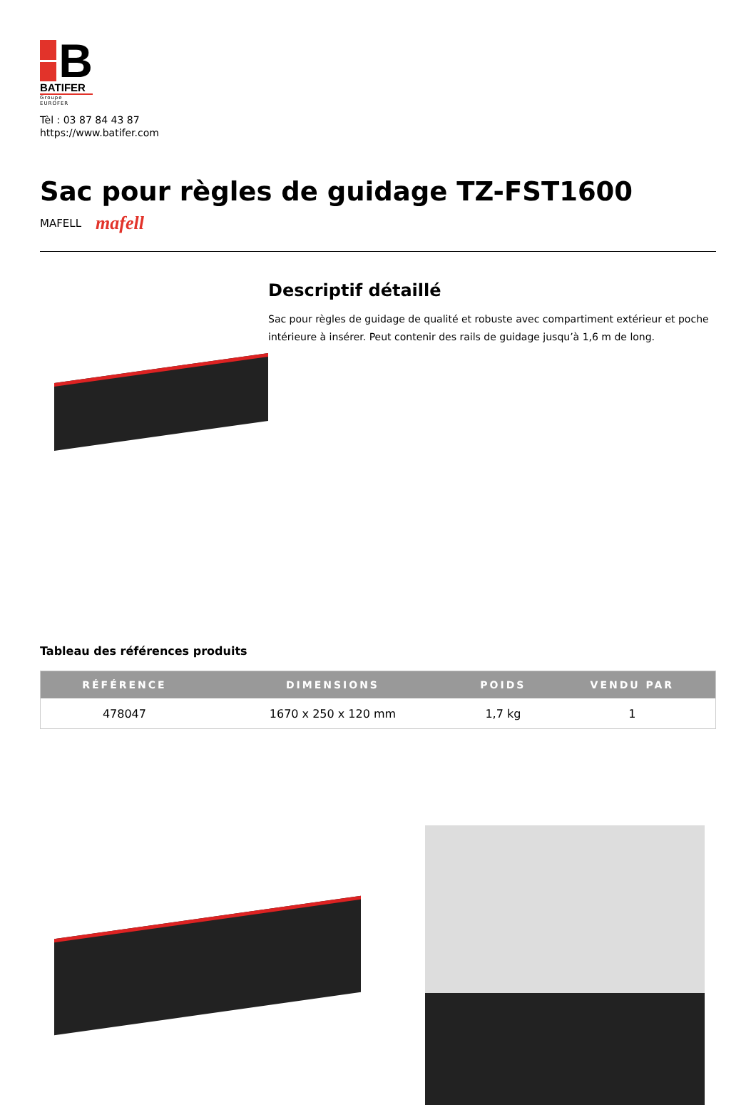B
BATIFER
Groupe EUROFER
Tèl : 03 87 84 43 87
https://www.batifer.com
Sac pour règles de guidage TZ-FST1600
MAFELL mafell
Descriptif détaillé
Sac pour règles de guidage de qualité et robuste avec compartiment extérieur et poche intérieure à insérer. Peut contenir des rails de guidage jusqu’à 1,6 m de long.
Tableau des références produits
| RÉFÉRENCE | DIMENSIONS | POIDS | VENDU PAR |
| --- | --- | --- | --- |
| 478047 | 1670 x 250 x 120 mm | 1,7 kg | 1 |